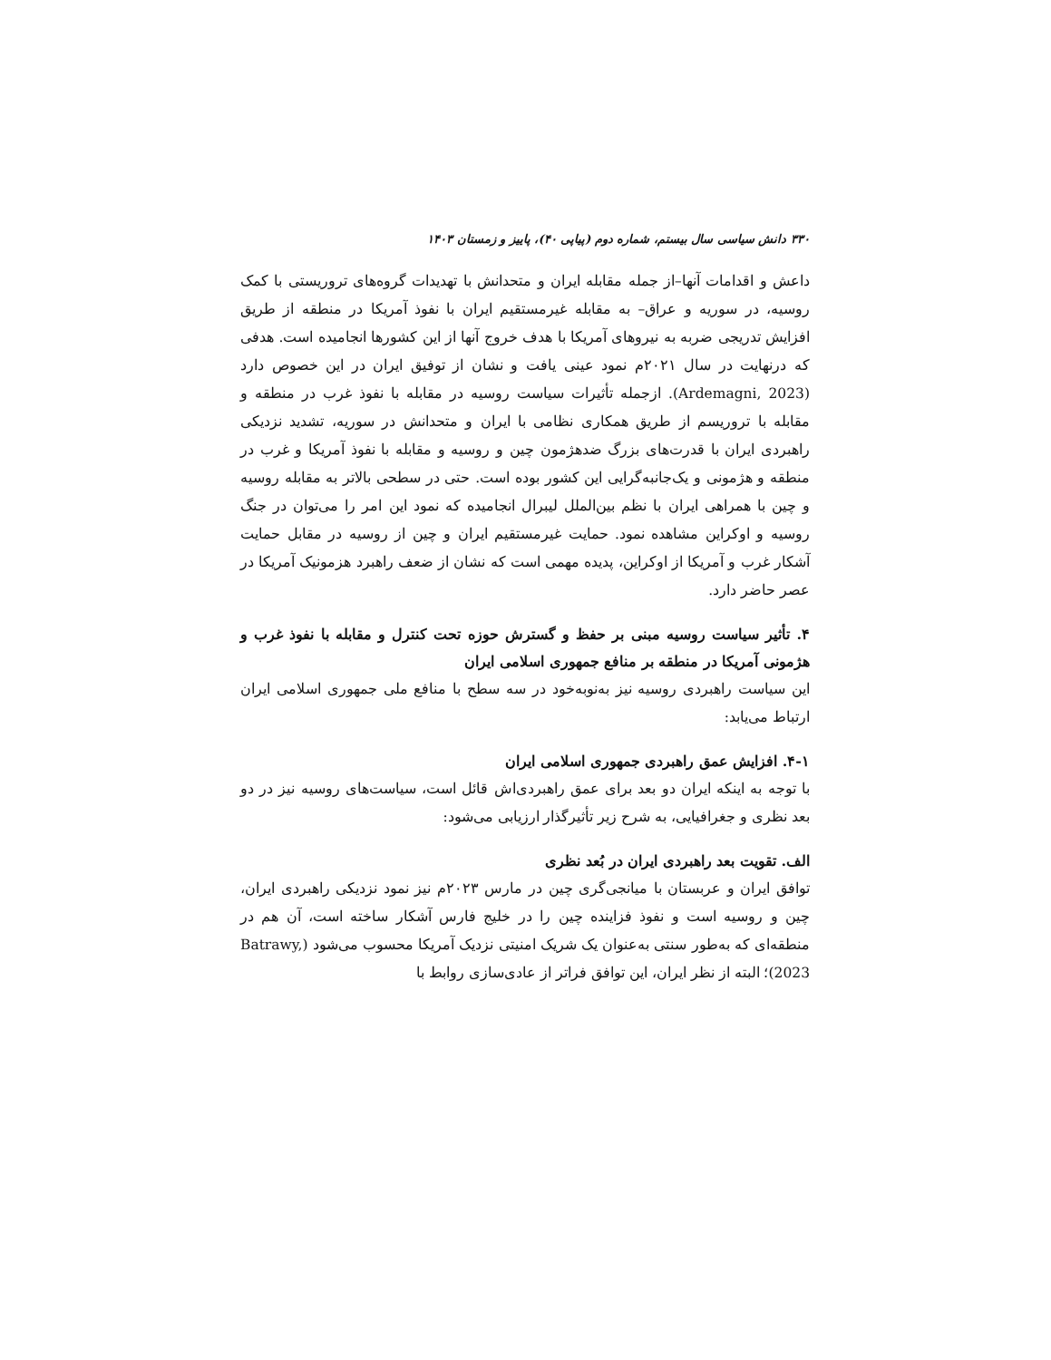۳۳۰ دانش سیاسی سال بیستم، شماره دوم (پیاپی ۴۰)، پاییز و زمستان ۱۴۰۳
داعش و اقدامات آنها–از جمله مقابله ایران و متحدانش با تهدیدات گروه‌های تروریستی با کمک روسیه، در سوریه و عراق– به مقابله غیرمستقیم ایران با نفوذ آمریکا در منطقه از طریق افزایش تدریجی ضربه به نیروهای آمریکا با هدف خروج آنها از این کشورها انجامیده است. هدفی که درنهایت در سال ۲۰۲۱م نمود عینی یافت و نشان از توفیق ایران در این خصوص دارد (Ardemagni, 2023). ازجمله تأثیرات سیاست روسیه در مقابله با نفوذ غرب در منطقه و مقابله با تروریسم از طریق همکاری نظامی با ایران و متحدانش در سوریه، تشدید نزدیکی راهبردی ایران با قدرت‌های بزرگ ضدهژمون چین و روسیه و مقابله با نفوذ آمریکا و غرب در منطقه و هژمونی و یک‌جانبه‌گرایی این کشور بوده است. حتی در سطحی بالاتر به مقابله روسیه و چین با همراهی ایران با نظم بین‌الملل لیبرال انجامیده که نمود این امر را می‌توان در جنگ روسیه و اوکراین مشاهده نمود. حمایت غیرمستقیم ایران و چین از روسیه در مقابل حمایت آشکار غرب و آمریکا از اوکراین، پدیده مهمی است که نشان از ضعف راهبرد هزمونیک آمریکا در عصر حاضر دارد.
۴. تأثیر سیاست روسیه مبنی بر حفظ و گسترش حوزه تحت کنترل و مقابله با نفوذ غرب و هژمونی آمریکا در منطقه بر منافع جمهوری اسلامی ایران
این سیاست راهبردی روسیه نیز به‌نوبه‌خود در سه سطح با منافع ملی جمهوری اسلامی ایران ارتباط می‌یابد:
۴-۱. افزایش عمق راهبردی جمهوری اسلامی ایران
با توجه به اینکه ایران دو بعد برای عمق راهبردی‌اش قائل است، سیاست‌های روسیه نیز در دو بعد نظری و جغرافیایی، به شرح زیر تأثیرگذار ارزیابی می‌شود:
الف. تقویت بعد راهبردی ایران در بُعد نظری
توافق ایران و عربستان با میانجی‌گری چین در مارس ۲۰۲۳م نیز نمود نزدیکی راهبردی ایران، چین و روسیه است و نفوذ فزاینده چین را در خلیج فارس آشکار ساخته است، آن هم در منطقه‌ای که به‌طور سنتی به‌عنوان یک شریک امنیتی نزدیک آمریکا محسوب می‌شود (Batrawy, 2023)؛ البته از نظر ایران، این توافق فراتر از عادی‌سازی روابط با